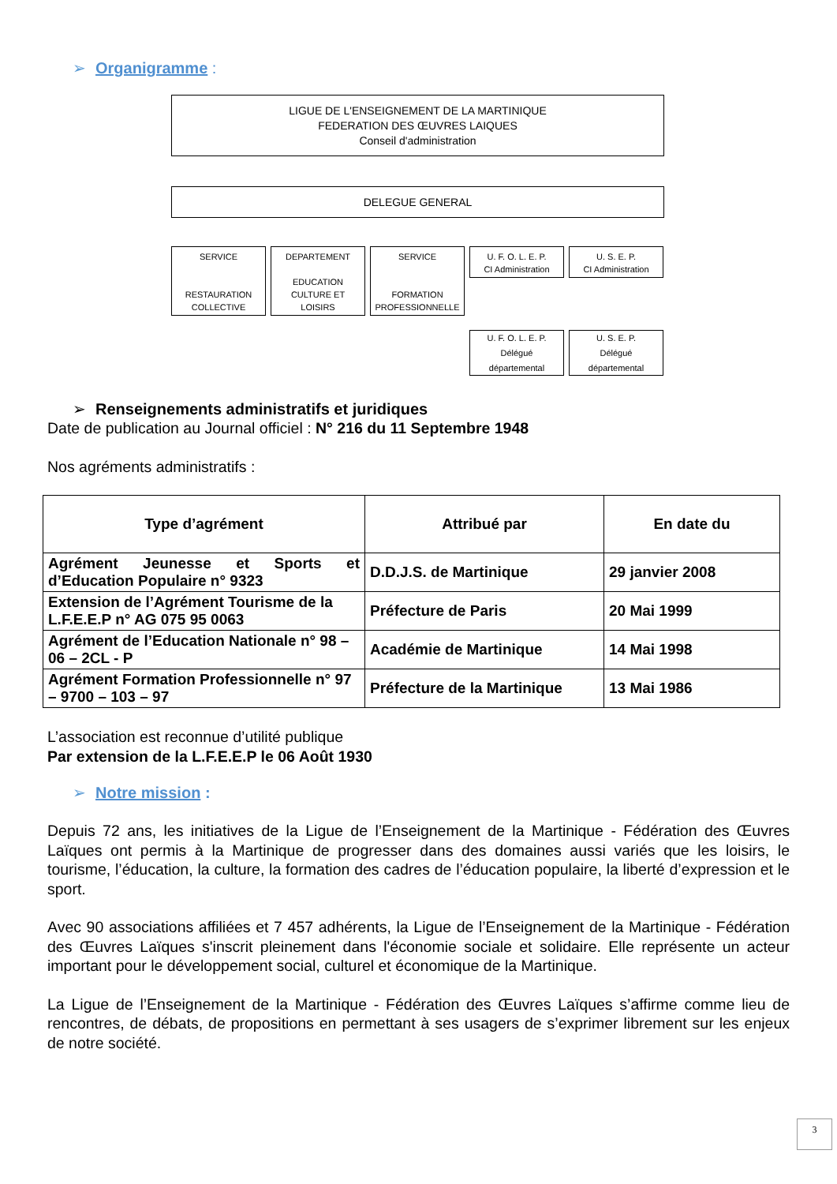➢ Organigramme :
LIGUE DE L'ENSEIGNEMENT DE LA MARTINIQUE
FEDERATION DES ŒUVRES LAIQUES
Conseil d'administration
DELEGUE GENERAL
SERVICE
RESTAURATION
COLLECTIVE
DEPARTEMENT
EDUCATION
CULTURE ET
LOISIRS
SERVICE
FORMATION
PROFESSIONNELLE
U. F. O. L. E. P.
CI Administration
U. S. E. P.
CI Administration
U. F. O. L. E. P.
Délégué
départemental
U. S. E. P.
Délégué
départemental
➢ Renseignements administratifs et juridiques
Date de publication au Journal officiel : N° 216 du 11 Septembre 1948
Nos agréments administratifs :
| Type d’agrément | Attribué par | En date du |
| --- | --- | --- |
| Agrément Jeunesse et Sports et d’Education Populaire n° 9323 | D.D.J.S. de Martinique | 29 janvier 2008 |
| Extension de l’Agrément Tourisme de la L.F.E.E.P n° AG 075 95 0063 | Préfecture de Paris | 20 Mai 1999 |
| Agrément de l’Education Nationale n° 98 – 06 – 2CL - P | Académie de Martinique | 14 Mai 1998 |
| Agrément Formation Professionnelle n° 97 – 9700 – 103 – 97 | Préfecture de la Martinique | 13 Mai 1986 |
L’association est reconnue d’utilité publique
Par extension de la L.F.E.E.P le 06 Août 1930
➢ Notre mission :
Depuis 72 ans, les initiatives de la Ligue de l’Enseignement de la Martinique - Fédération des Œuvres Laïques ont permis à la Martinique de progresser dans des domaines aussi variés que les loisirs, le tourisme, l’éducation, la culture, la formation des cadres de l’éducation populaire, la liberté d’expression et le sport.
Avec 90 associations affiliées et 7 457 adhérents, la Ligue de l’Enseignement de la Martinique - Fédération des Œuvres Laïques s'inscrit pleinement dans l'économie sociale et solidaire. Elle représente un acteur important pour le développement social, culturel et économique de la Martinique.
La Ligue de l’Enseignement de la Martinique - Fédération des Œuvres Laïques s’affirme comme lieu de rencontres, de débats, de propositions en permettant à ses usagers de s’exprimer librement sur les enjeux de notre société.
3